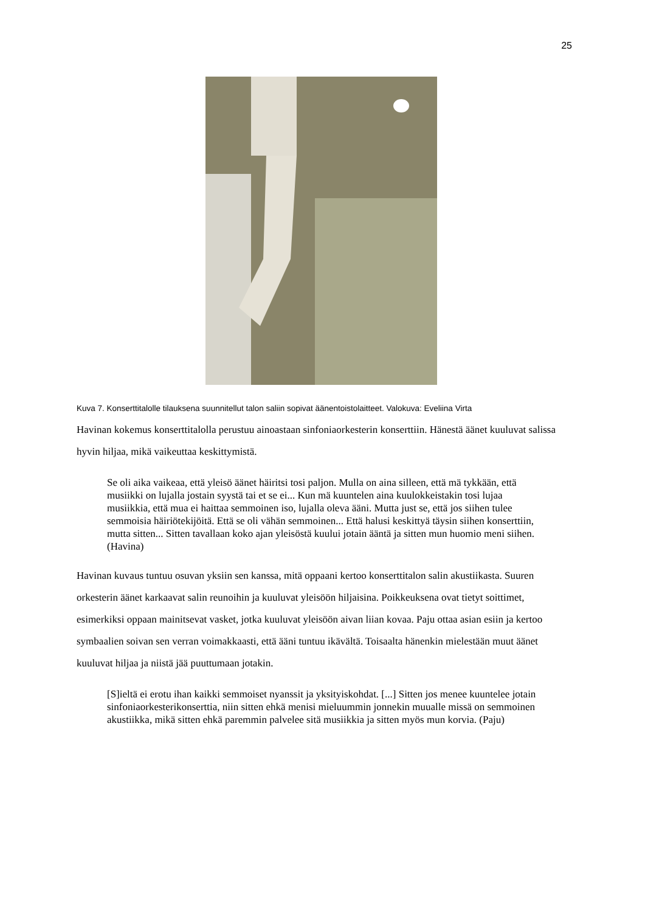25
Kuva 7. Konserttitalolle tilauksena suunnitellut talon saliin sopivat äänentoistolaitteet. Valokuva: Eveliina Virta
Havinan kokemus konserttitalolla perustuu ainoastaan sinfoniaorkesterin konserttiin. Hänestä äänet kuuluvat salissa hyvin hiljaa, mikä vaikeuttaa keskittymistä.
Se oli aika vaikeaa, että yleisö äänet häiritsi tosi paljon. Mulla on aina silleen, että mä tykkään, että musiikki on lujalla jostain syystä tai et se ei... Kun mä kuuntelen aina kuulokkeistakin tosi lujaa musiikkia, että mua ei haittaa semmoinen iso, lujalla oleva ääni. Mutta just se, että jos siihen tulee semmoisia häiriötekijöitä. Että se oli vähän semmoinen... Että halusi keskittyä täysin siihen konserttiin, mutta sitten... Sitten tavallaan koko ajan yleisöstä kuului jotain ääntä ja sitten mun huomio meni siihen. (Havina)
Havinan kuvaus tuntuu osuvan yksiin sen kanssa, mitä oppaani kertoo konserttitalon salin akustiikasta. Suuren orkesterin äänet karkaavat salin reunoihin ja kuuluvat yleisöön hiljaisina. Poikkeuksena ovat tietyt soittimet, esimerkiksi oppaan mainitsevat vasket, jotka kuuluvat yleisöön aivan liian kovaa. Paju ottaa asian esiin ja kertoo symbaalien soivan sen verran voimakkaasti, että ääni tuntuu ikävältä. Toisaalta hänenkin mielestään muut äänet kuuluvat hiljaa ja niistä jää puuttumaan jotakin.
[S]ieltä ei erotu ihan kaikki semmoiset nyanssit ja yksityiskohdat. [...] Sitten jos menee kuuntelee jotain sinfoniaorkesterikonserttia, niin sitten ehkä menisi mieluummin jonnekin muualle missä on semmoinen akustiikka, mikä sitten ehkä paremmin palvelee sitä musiikkia ja sitten myös mun korvia. (Paju)